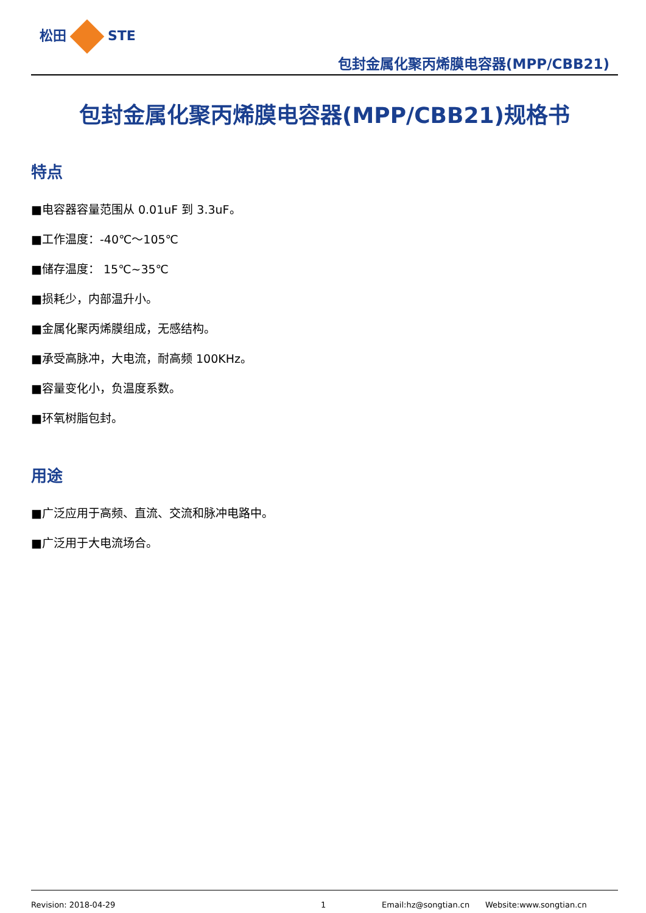松田 STE
包封金属化聚丙烯膜电容器(MPP/CBB21)
包封金属化聚丙烯膜电容器(MPP/CBB21)规格书
特点
■电容器容量范围从 0.01uF 到 3.3uF。
■工作温度：-40℃～105℃
■储存温度： 15℃~35℃
■损耗少，内部温升小。
■金属化聚丙烯膜组成，无感结构。
■承受高脉冲，大电流，耐高频 100KHz。
■容量变化小，负温度系数。
■环氧树脂包封。
用途
■广泛应用于高频、直流、交流和脉冲电路中。
■广泛用于大电流场合。
Revision: 2018-04-29 1 Email:hz@songtian.cn Website:www.songtian.cn